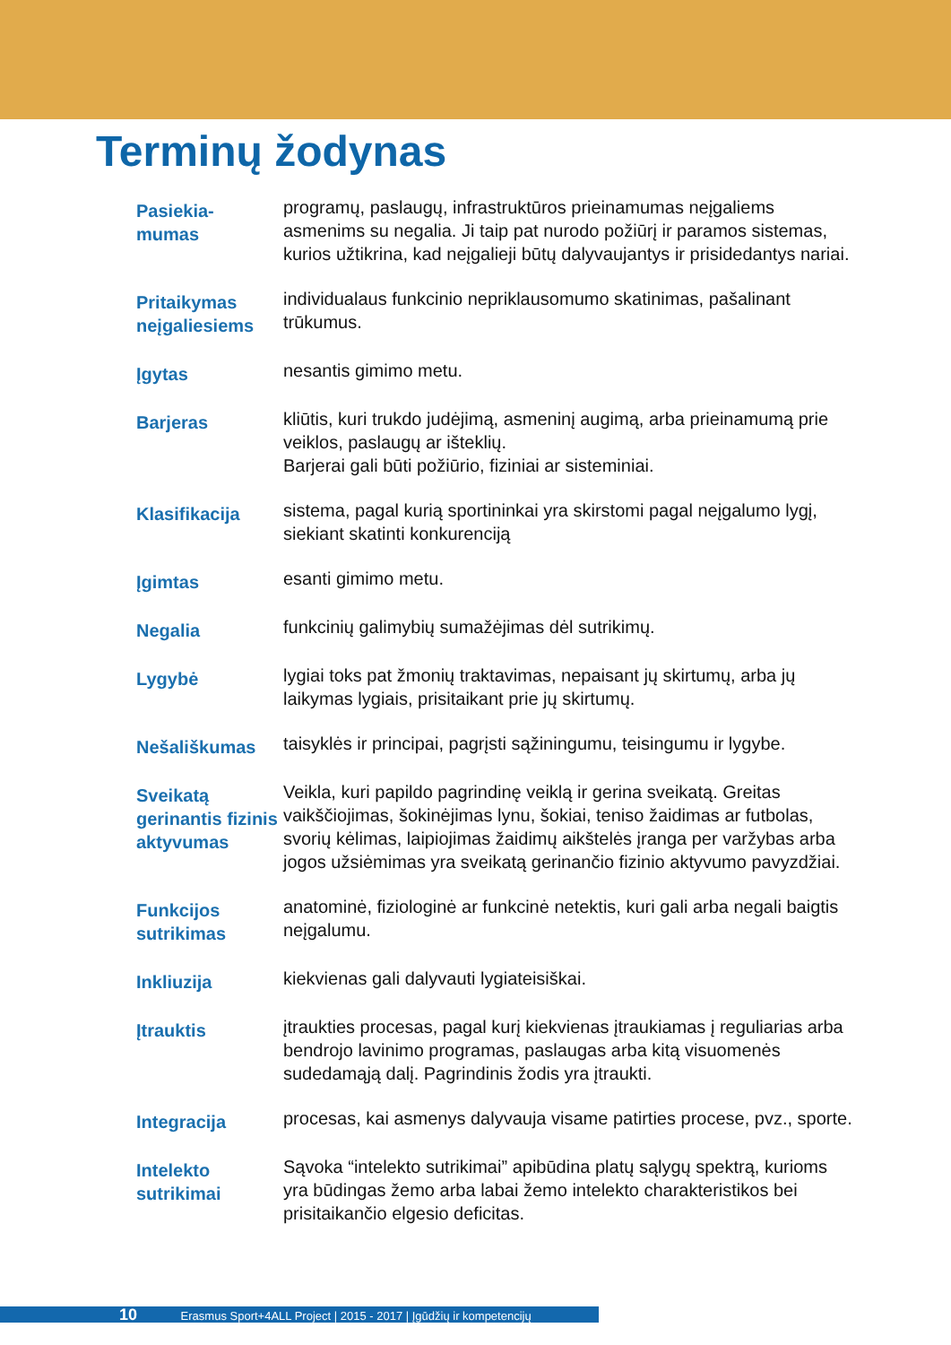Terminų žodynas
Pasiekia-
mumas
programų, paslaugų, infrastruktūros prieinamumas neįgaliems asmenims su negalia. Ji taip pat nurodo požiūrį ir paramos sistemas, kurios užtikrina, kad neįgalieji būtų dalyvaujantys ir prisidedantys nariai.
Pritaikymas neįgaliesiems
individualaus funkcinio nepriklausomumo skatinimas, pašalinant trūkumus.
Įgytas
nesantis gimimo metu.
Barjeras
kliūtis, kuri trukdo judėjimą, asmeninį augimą, arba prieinamumą prie veiklos, paslaugų ar išteklių.
Barjerai gali būti požiūrio, fiziniai ar sisteminiai.
Klasifikacija
sistema, pagal kurią sportininkai yra skirstomi pagal neįgalumo lygį, siekiant skatinti konkurenciją
Įgimtas
esanti gimimo metu.
Negalia
funkcinių galimybių sumažėjimas dėl sutrikimų.
Lygybė
lygiai toks pat žmonių traktavimas, nepaisant jų skirtumų, arba jų laikymas lygiais, prisitaikant prie jų skirtumų.
Nešališkumas
taisyklės ir principai, pagrįsti sąžiningumu, teisingumu ir lygybe.
Sveikatą gerinantis fizinis aktyvumas
Veikla, kuri papildo pagrindinę veiklą ir gerina sveikatą. Greitas vaikščiojimas, šokinėjimas lynu, šokiai, teniso žaidimas ar futbolas, svorių kėlimas, laipiojimas žaidimų aikštelės įranga per varžybas arba jogos užsiėmimas yra sveikatą gerinančio fizinio aktyvumo pavyzdžiai.
Funkcijos sutrikimas
anatominė, fiziologinė ar funkcinė netektis, kuri gali arba negali baigtis neįgalumu.
Inkliuzija
kiekvienas gali dalyvauti lygiateisiškai.
Įtrauktis
įtraukties procesas, pagal kurį kiekvienas įtraukiamas į reguliarias arba bendrojo lavinimo programas, paslaugas arba kitą visuomenės sudedamąją dalį. Pagrindinis žodis yra įtraukti.
Integracija
procesas, kai asmenys dalyvauja visame patirties procese, pvz., sporte.
Intelekto sutrikimai
Sąvoka “intelekto sutrikimai” apibūdina platų sąlygų spektrą, kurioms yra būdingas žemo arba labai žemo intelekto charakteristikos bei prisitaikančio elgesio deficitas.
10 Erasmus Sport+4ALL Project | 2015 - 2017 | Įgūdžių ir kompetencijų